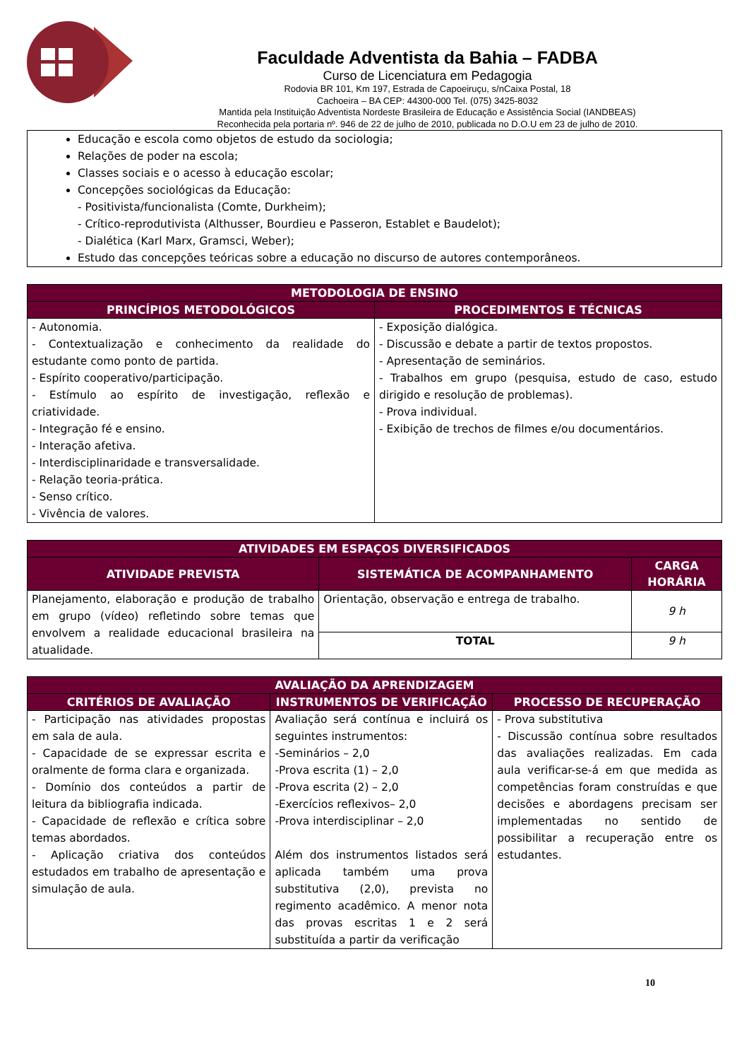Faculdade Adventista da Bahia – FADBA
Curso de Licenciatura em Pedagogia
Rodovia BR 101, Km 197, Estrada de Capoeiruçu, s/nCaixa Postal, 18
Cachoeira – BA CEP: 44300-000 Tel. (075) 3425-8032
Mantida pela Instituição Adventista Nordeste Brasileira de Educação e Assistência Social (IANDBEAS)
Reconhecida pela portaria nº. 946 de 22 de julho de 2010, publicada no D.O.U em 23 de julho de 2010.
| Educação e escola como objetos de estudo da sociologia; Relações de poder na escola; Classes sociais e o acesso à educação escolar; Concepções sociológicas da Educação: - Positivista/funcionalista (Comte, Durkheim); - Crítico-reprodutivista (Althusser, Bourdieu e Passeron, Establet e Baudelot); - Dialética (Karl Marx, Gramsci, Weber); Estudo das concepções teóricas sobre a educação no discurso de autores contemporâneos. |
| METODOLOGIA DE ENSINO | |
| --- | --- |
| PRINCÍPIOS METODOLÓGICOS | PROCEDIMENTOS E TÉCNICAS |
| - Autonomia. - Contextualização e conhecimento da realidade do estudante como ponto de partida. - Espírito cooperativo/participação. - Estímulo ao espírito de investigação, reflexão e criatividade. - Integração fé e ensino. - Interação afetiva. - Interdisciplinaridade e transversalidade. - Relação teoria-prática. - Senso crítico. - Vivência de valores. | - Exposição dialógica. - Discussão e debate a partir de textos propostos. - Apresentação de seminários. - Trabalhos em grupo (pesquisa, estudo de caso, estudo dirigido e resolução de problemas). - Prova individual. - Exibição de trechos de filmes e/ou documentários. |
| ATIVIDADES EM ESPAÇOS DIVERSIFICADOS | | |
| --- | --- | --- |
| ATIVIDADE PREVISTA | SISTEMÁTICA DE ACOMPANHAMENTO | CARGA HORÁRIA |
| Planejamento, elaboração e produção de trabalho em grupo (vídeo) refletindo sobre temas que envolvem a realidade educacional brasileira na atualidade. | Orientação, observação e entrega de trabalho. | 9 h |
| | TOTAL | 9 h |
| AVALIAÇÃO DA APRENDIZAGEM | | |
| --- | --- | --- |
| CRITÉRIOS DE AVALIAÇÃO | INSTRUMENTOS DE VERIFICAÇÃO | PROCESSO DE RECUPERAÇÃO |
| - Participação nas atividades propostas em sala de aula. - Capacidade de se expressar escrita e oralmente de forma clara e organizada. - Domínio dos conteúdos a partir de leitura da bibliografia indicada. - Capacidade de reflexão e crítica sobre temas abordados. - Aplicação criativa dos conteúdos estudados em trabalho de apresentação e simulação de aula. | Avaliação será contínua e incluirá os seguintes instrumentos: -Seminários – 2,0 -Prova escrita (1) – 2,0 -Prova escrita (2) – 2,0 -Exercícios reflexivos– 2,0 -Prova interdisciplinar – 2,0 Além dos instrumentos listados será aplicada também uma prova substitutiva (2,0), prevista no regimento acadêmico. A menor nota das provas escritas 1 e 2 será substituída a partir da verificação | - Prova substitutiva - Discussão contínua sobre resultados das avaliações realizadas. Em cada aula verificar-se-á em que medida as competências foram construídas e que decisões e abordagens precisam ser implementadas no sentido de possibilitar a recuperação entre os estudantes. |
10